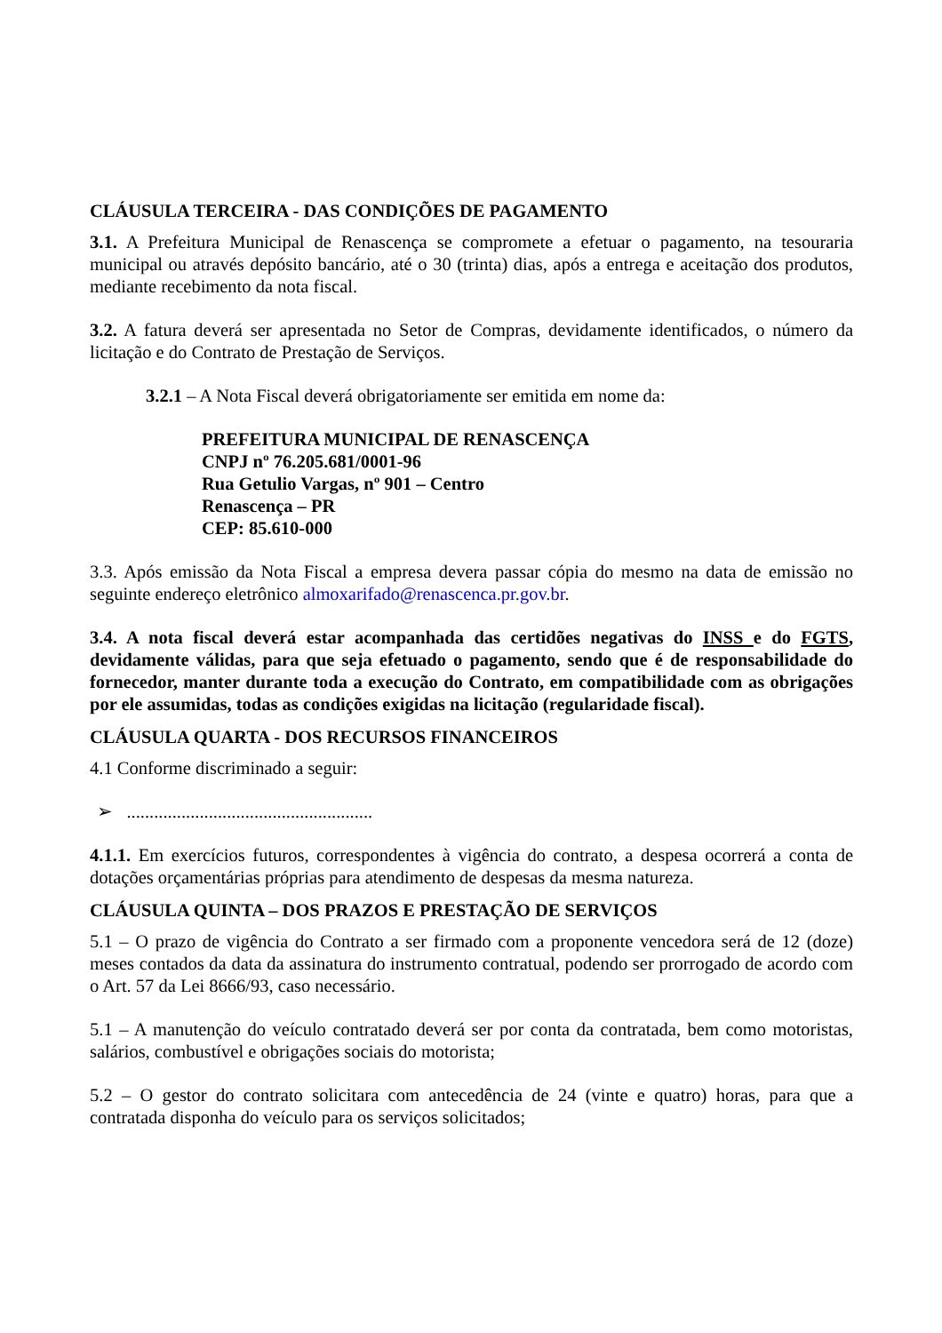CLÁUSULA TERCEIRA - DAS CONDIÇÕES DE PAGAMENTO
3.1. A Prefeitura Municipal de Renascença se compromete a efetuar o pagamento, na tesouraria municipal ou através depósito bancário, até o 30 (trinta) dias, após a entrega e aceitação dos produtos, mediante recebimento da nota fiscal.
3.2. A fatura deverá ser apresentada no Setor de Compras, devidamente identificados, o número da licitação e do Contrato de Prestação de Serviços.
3.2.1 – A Nota Fiscal deverá obrigatoriamente ser emitida em nome da:
PREFEITURA MUNICIPAL DE RENASCENÇA
CNPJ nº 76.205.681/0001-96
Rua Getulio Vargas, nº 901 – Centro
Renascença – PR
CEP: 85.610-000
3.3. Após emissão da Nota Fiscal a empresa devera passar cópia do mesmo na data de emissão no seguinte endereço eletrônico almoxarifado@renascenca.pr.gov.br.
3.4. A nota fiscal deverá estar acompanhada das certidões negativas do INSS e do FGTS, devidamente válidas, para que seja efetuado o pagamento, sendo que é de responsabilidade do fornecedor, manter durante toda a execução do Contrato, em compatibilidade com as obrigações por ele assumidas, todas as condições exigidas na licitação (regularidade fiscal).
CLÁUSULA QUARTA - DOS RECURSOS FINANCEIROS
4.1 Conforme discriminado a seguir:
➢ ......................................................
4.1.1. Em exercícios futuros, correspondentes à vigência do contrato, a despesa ocorrerá a conta de dotações orçamentárias próprias para atendimento de despesas da mesma natureza.
CLÁUSULA QUINTA – DOS PRAZOS E PRESTAÇÃO DE SERVIÇOS
5.1 – O prazo de vigência do Contrato a ser firmado com a proponente vencedora será de 12 (doze) meses contados da data da assinatura do instrumento contratual, podendo ser prorrogado de acordo com o Art. 57 da Lei 8666/93, caso necessário.
5.1 – A manutenção do veículo contratado deverá ser por conta da contratada, bem como motoristas, salários, combustível e obrigações sociais do motorista;
5.2 – O gestor do contrato solicitara com antecedência de 24 (vinte e quatro) horas, para que a contratada disponha do veículo para os serviços solicitados;